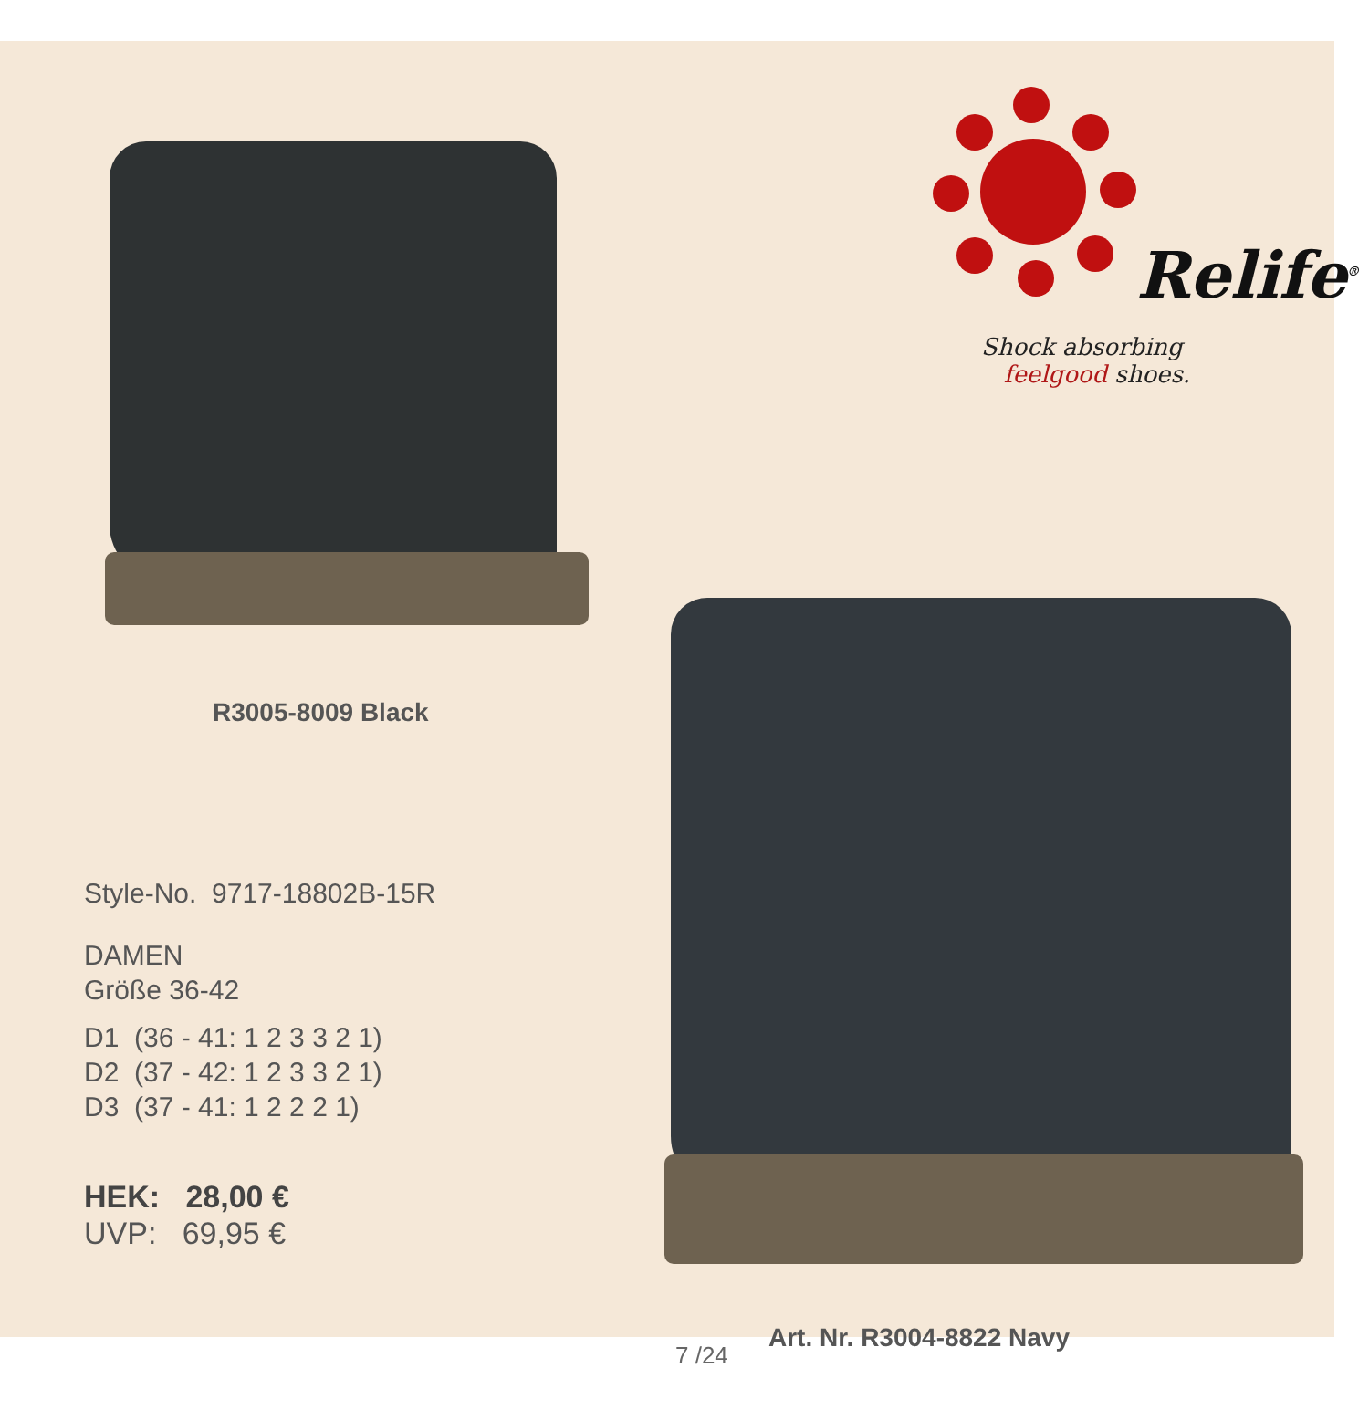Relife<sup>®</sup>
Shock absorbing
feelgood shoes.
R3005-8009 Black
Style-No. 9717-18802B-15R
DAMEN
Größe 36-42
D1 (36 - 41: 1 2 3 3 2 1)
D2 (37 - 42: 1 2 3 3 2 1)
D3 (37 - 41: 1 2 2 2 1)
HEK: 28,00 €
UVP: 69,95 €
Art. Nr. R3004-8822 Navy
7 /24